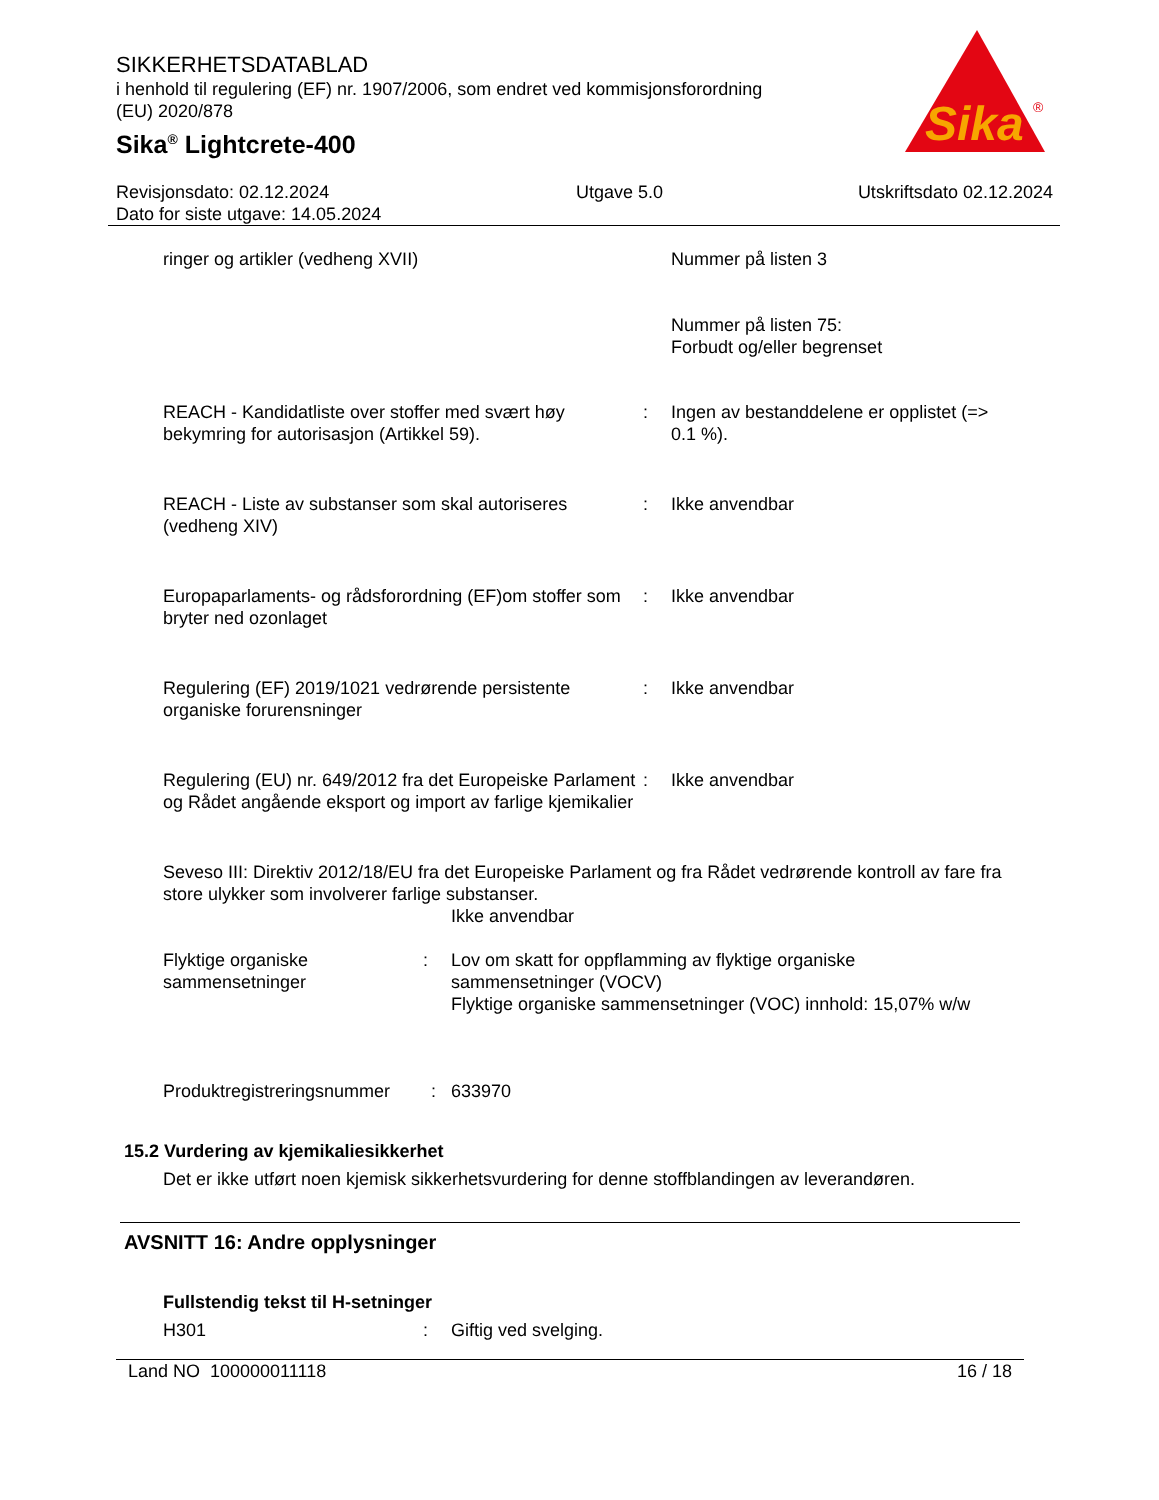Sika
®
SIKKERHETSDATABLAD
i henhold til regulering (EF) nr. 1907/2006, som endret ved kommisjonsforordning
(EU) 2020/878
Sika<sup>®</sup> Lightcrete-400
Revisjonsdato: 02.12.2024
Dato for siste utgave: 14.05.2024
Utgave 5.0 Utskriftsdato 02.12.2024
ringer og artikler (vedheng XVII) Nummer på listen 3
Nummer på listen 75:
Forbudt og/eller begrenset
REACH - Kandidatliste over stoffer med svært høy bekymring for autorisasjon (Artikkel 59).
: Ingen av bestanddelene er opplistet (=> 0.1 %).
REACH - Liste av substanser som skal autoriseres (vedheng XIV)
: Ikke anvendbar
Europaparlaments- og rådsforordning (EF)om stoffer som bryter ned ozonlaget
: Ikke anvendbar
Regulering (EF) 2019/1021 vedrørende persistente organiske forurensninger
: Ikke anvendbar
Regulering (EU) nr. 649/2012 fra det Europeiske Parlament og Rådet angående eksport og import av farlige kjemikalier
: Ikke anvendbar
Seveso III: Direktiv 2012/18/EU fra det Europeiske Parlament og fra Rådet vedrørende kontroll av fare fra store ulykker som involverer farlige substanser.
Ikke anvendbar
Flyktige organiske sammensetninger
: Lov om skatt for oppflamming av flyktige organiske sammensetninger (VOCV)
Flyktige organiske sammensetninger (VOC) innhold: 15,07% w/w
Produktregistreringsnummer
: 633970
15.2 Vurdering av kjemikaliesikkerhet
Det er ikke utført noen kjemisk sikkerhetsvurdering for denne stoffblandingen av leverandøren.
AVSNITT 16: Andre opplysninger
Fullstendig tekst til H-setninger
H301 : Giftig ved svelging.
Land NO 100000011118 16 / 18